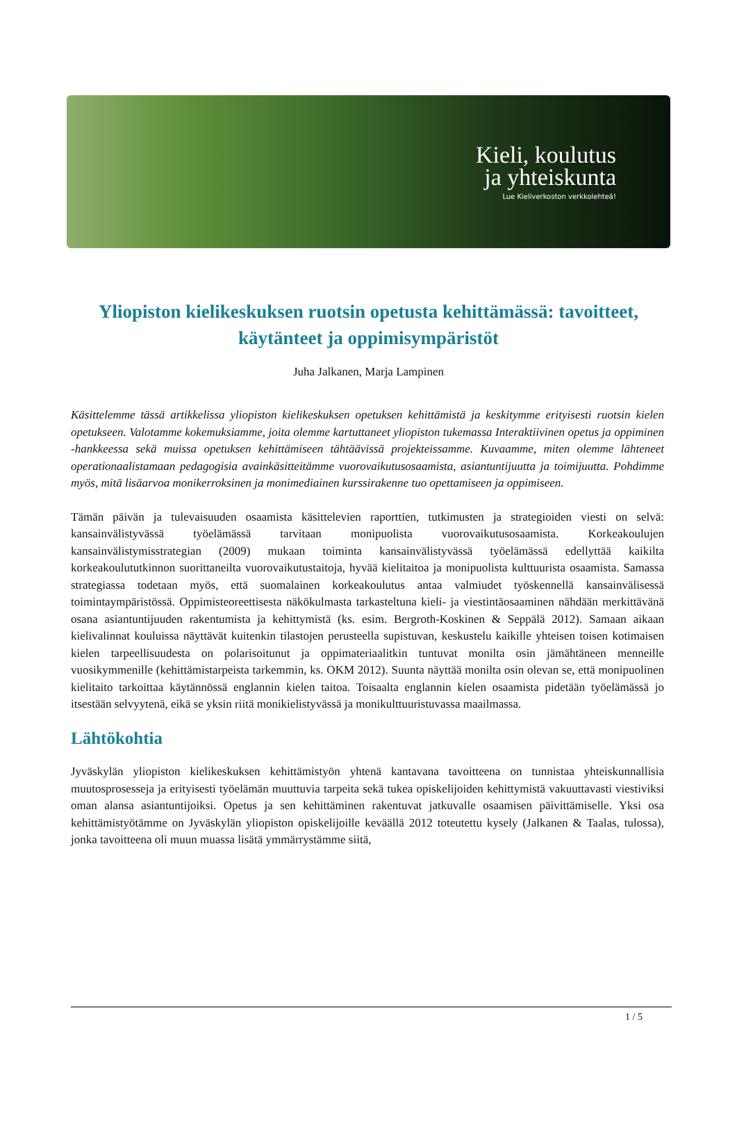Kieli, koulutus
ja yhteiskunta
Lue Kieliverkoston verkkolehteä!
Yliopiston kielikeskuksen ruotsin opetusta kehittämässä: tavoitteet, käytänteet ja oppimisympäristöt
Juha Jalkanen, Marja Lampinen
Käsittelemme tässä artikkelissa yliopiston kielikeskuksen opetuksen kehittämistä ja keskitymme erityisesti ruotsin kielen opetukseen. Valotamme kokemuksiamme, joita olemme kartuttaneet yliopiston tukemassa Interaktiivinen opetus ja oppiminen -hankkeessa sekä muissa opetuksen kehittämiseen tähtäävissä projekteissamme. Kuvaamme, miten olemme lähteneet operationaalistamaan pedagogisia avainkäsitteitämme vuorovaikutusosaamista, asiantuntijuutta ja toimijuutta. Pohdimme myös, mitä lisäarvoa monikerroksinen ja monimediainen kurssirakenne tuo opettamiseen ja oppimiseen.
Tämän päivän ja tulevaisuuden osaamista käsittelevien raporttien, tutkimusten ja strategioiden viesti on selvä: kansainvälistyvässä työelämässä tarvitaan monipuolista vuorovaikutusosaamista. Korkeakoulujen kansainvälistymisstrategian (2009) mukaan toiminta kansainvälistyvässä työelämässä edellyttää kaikilta korkeakoulututkinnon suorittaneilta vuorovaikutustaitoja, hyvää kielitaitoa ja monipuolista kulttuurista osaamista. Samassa strategiassa todetaan myös, että suomalainen korkeakoulutus antaa valmiudet työskennellä kansainvälisessä toimintaympäristössä. Oppimisteoreettisesta näkökulmasta tarkasteltuna kieli- ja viestintäosaaminen nähdään merkittävänä osana asiantuntijuuden rakentumista ja kehittymistä (ks. esim. Bergroth-Koskinen & Seppälä 2012). Samaan aikaan kielivalinnat kouluissa näyttävät kuitenkin tilastojen perusteella supistuvan, keskustelu kaikille yhteisen toisen kotimaisen kielen tarpeellisuudesta on polarisoitunut ja oppimateriaalitkin tuntuvat monilta osin jämähtäneen menneille vuosikymmenille (kehittämistarpeista tarkemmin, ks. OKM 2012). Suunta näyttää monilta osin olevan se, että monipuolinen kielitaito tarkoittaa käytännössä englannin kielen taitoa. Toisaalta englannin kielen osaamista pidetään työelämässä jo itsestään selvyytenä, eikä se yksin riitä monikielistyvässä ja monikulttuuristuvassa maailmassa.
Lähtökohtia
Jyväskylän yliopiston kielikeskuksen kehittämistyön yhtenä kantavana tavoitteena on tunnistaa yhteiskunnallisia muutosprosesseja ja erityisesti työelämän muuttuvia tarpeita sekä tukea opiskelijoiden kehittymistä vakuuttavasti viestiviksi oman alansa asiantuntijoiksi. Opetus ja sen kehittäminen rakentuvat jatkuvalle osaamisen päivittämiselle. Yksi osa kehittämistyötämme on Jyväskylän yliopiston opiskelijoille keväällä 2012 toteutettu kysely (Jalkanen & Taalas, tulossa), jonka tavoitteena oli muun muassa lisätä ymmärrystämme siitä,
1 / 5